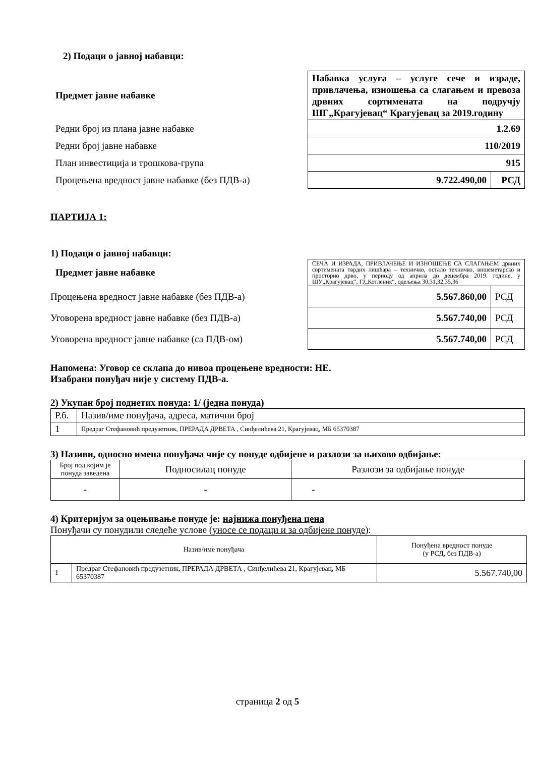2) Подаци о јавној набавци:
| Предмет јавне набавке | Набавка услуга – услуге сече и израде, привлачења, изношења са слагањем и превоза дрвних сортимената на подручју ШГ„Крагујевац“ Крагујевац за 2019.годину | |
| Редни број из плана јавне набавке | 1.2.69 | |
| Редни број јавне набавке | 110/2019 | |
| План инвестиција и трошкова-група | 915 | |
| Процењена вредност јавне набавке (без ПДВ-а) | 9.722.490,00 | РСД |
ПАРТИЈА 1:
1) Подаци о јавној набавци:
| Предмет јавне набавке | СЕЧА И ИЗРАДА, ПРИВЛАЧЕЊЕ И ИЗНОШЕЊЕ СА СЛАГАЊЕМ дрвних сортимената тврдих лишћара – техничко, остало техничко, вишеметарско и просторно дрво, у периоду од априла до децембра 2019. године, у ШУ„Крагујевац“, ГЈ„Котленик“, одељења 30,31,32,35,36 | |
| Процењена вредност јавне набавке (без ПДВ-а) | 5.567.860,00 | РСД |
| Уговорена вредност јавне набавке (без ПДВ-а) | 5.567.740,00 | РСД |
| Уговорена вредност јавне набавке (са ПДВ-ом) | 5.567.740,00 | РСД |
Напомена: Уговор се склапа до нивоа процењене вредности: НЕ.
Изабрани понуђач није у систему ПДВ-а.
2) Укупан број поднетих понуда: 1/ (једна понуда)
| Р.б. | Назив/име понуђача, адреса, матични број |
| 1 | Предраг Стефановић предузетник, ПРЕРАДА ДРВЕТА , Синђелићева 21, Крагујевац, МБ 65370387 |
3) Називи, односно имена понуђача чије су понуде одбијене и разлози за њихово одбијање:
| Број под којим је понуда заведена | Подносилац понуде | Разлози за одбијање понуде |
| - | - | - |
4) Критеријум за оцењивање понуде је: најнижа понуђена цена
Понуђачи су понудили следеће услове (уносе се подаци и за одбијене понуде):
| Назив/име понуђача | | Понуђена вредност понуде (у РСД, без ПДВ-а) |
| 1 | Предраг Стефановић предузетник, ПРЕРАДА ДРВЕТА , Синђелићева 21, Крагујевац, МБ 65370387 | 5.567.740,00 |
страница 2 од 5